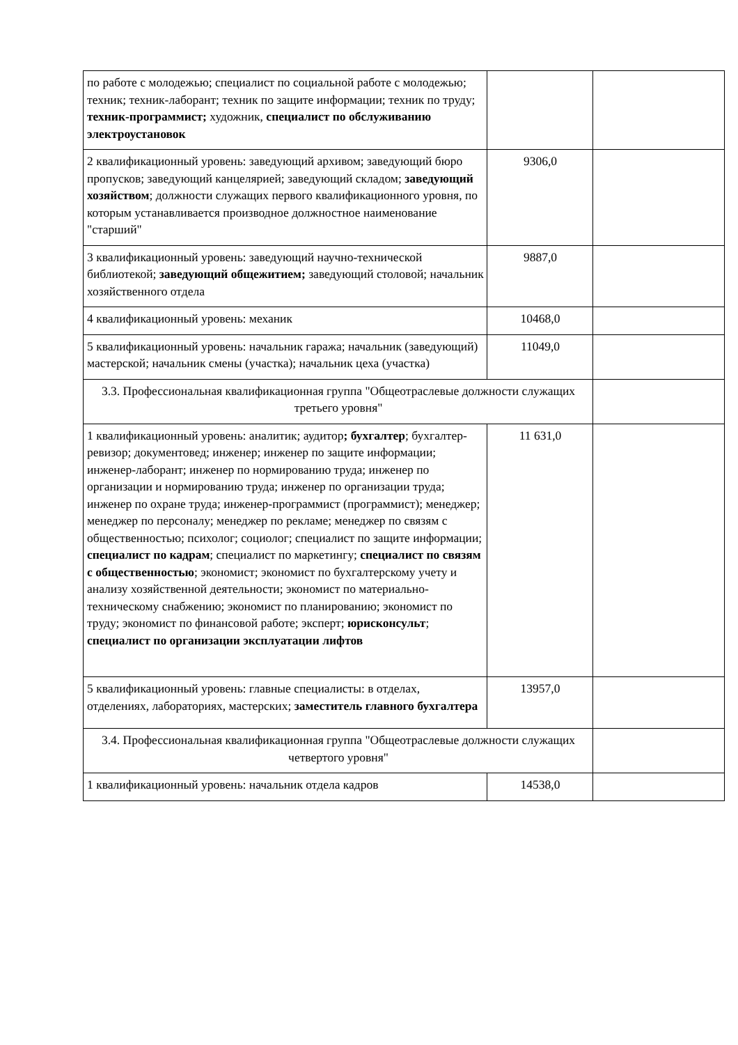| по работе с молодежью; специалист по социальной работе с молодежью; техник; техник-лаборант; техник по защите информации; техник по труду; техник-программист; художник, специалист по обслуживанию электроустановок | | |
| 2 квалификационный уровень: заведующий архивом; заведующий бюро пропусков; заведующий канцелярией; заведующий складом; заведующий хозяйством ; должности служащих первого квалификационного уровня, по которым устанавливается производное должностное наименование "старший" | 9306,0 | |
| 3 квалификационный уровень: заведующий научно-технической библиотекой; заведующий общежитием; заведующий столовой; начальник хозяйственного отдела | 9887,0 | |
| 4 квалификационный уровень: механик | 10468,0 | |
| 5 квалификационный уровень: начальник гаража; начальник (заведующий) мастерской; начальник смены (участка); начальник цеха (участка) | 11049,0 | |
| 3.3. Профессиональная квалификационная группа "Общеотраслевые должности служащих третьего уровня" | | |
| 1 квалификационный уровень: аналитик; аудитор ; бухгалтер ; бухгалтер-ревизор; документовед; инженер; инженер по защите информации; инженер-лаборант; инженер по нормированию труда; инженер по организации и нормированию труда; инженер по организации труда; инженер по охране труда; инженер-программист (программист); менеджер; менеджер по персоналу; менеджер по рекламе; менеджер по связям с общественностью; психолог; социолог; специалист по защите информации; специалист по кадрам ; специалист по маркетингу; специалист по связям с общественностью ; экономист; экономист по бухгалтерскому учету и анализу хозяйственной деятельности; экономист по материально-техническому снабжению; экономист по планированию; экономист по труду; экономист по финансовой работе; эксперт; юрисконсульт ; специалист по организации эксплуатации лифтов | 11 631,0 | |
| 5 квалификационный уровень: главные специалисты: в отделах, отделениях, лабораториях, мастерских; заместитель главного бухгалтера | 13957,0 | |
| 3.4. Профессиональная квалификационная группа "Общеотраслевые должности служащих четвертого уровня" | | |
| 1 квалификационный уровень: начальник отдела кадров | 14538,0 | |